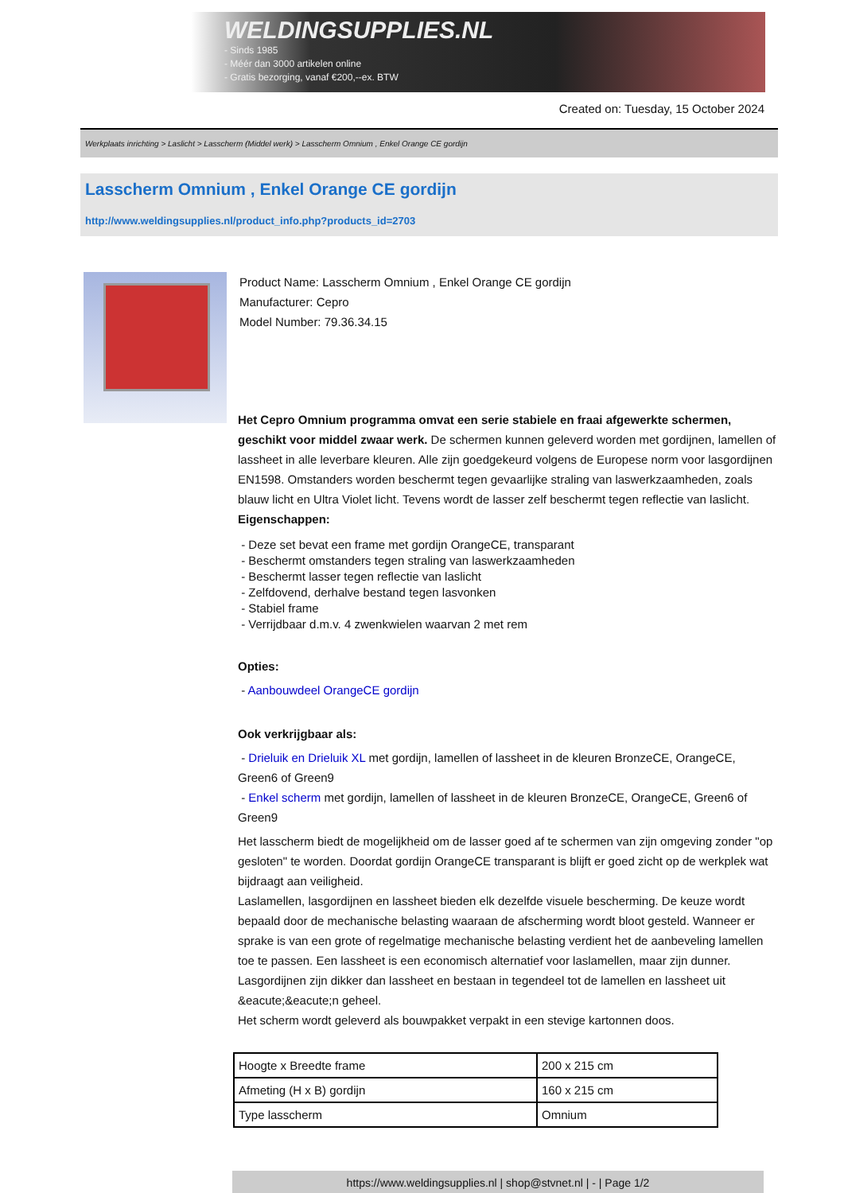WELDINGSUPPLIES.NL
- Sinds 1985
- Méér dan 3000 artikelen online
- Gratis bezorging, vanaf €200,--ex. BTW
Created on: Tuesday, 15 October 2024
Werkplaats inrichting > Laslicht > Lasscherm (Middel werk) > Lasscherm Omnium , Enkel Orange CE gordijn
Lasscherm Omnium , Enkel Orange CE gordijn
http://www.weldingsupplies.nl/product_info.php?products_id=2703
Product Name: Lasscherm Omnium , Enkel Orange CE gordijn
Manufacturer: Cepro
Model Number: 79.36.34.15
Het Cepro Omnium programma omvat een serie stabiele en fraai afgewerkte schermen, geschikt voor middel zwaar werk. De schermen kunnen geleverd worden met gordijnen, lamellen of lassheet in alle leverbare kleuren. Alle zijn goedgekeurd volgens de Europese norm voor lasgordijnen EN1598. Omstanders worden beschermt tegen gevaarlijke straling van laswerkzaamheden, zoals blauw licht en Ultra Violet licht. Tevens wordt de lasser zelf beschermt tegen reflectie van laslicht.
Eigenschappen:
- Deze set bevat een frame met gordijn OrangeCE, transparant
- Beschermt omstanders tegen straling van laswerkzaamheden
- Beschermt lasser tegen reflectie van laslicht
- Zelfdovend, derhalve bestand tegen lasvonken
- Stabiel frame
- Verrijdbaar d.m.v. 4 zwenkwielen waarvan 2 met rem
Opties:
- Aanbouwdeel OrangeCE gordijn
Ook verkrijgbaar als:
- Drieluik en Drieluik XL met gordijn, lamellen of lassheet in de kleuren BronzeCE, OrangeCE, Green6 of Green9
- Enkel scherm met gordijn, lamellen of lassheet in de kleuren BronzeCE, OrangeCE, Green6 of Green9
Het lasscherm biedt de mogelijkheid om de lasser goed af te schermen van zijn omgeving zonder "op gesloten" te worden. Doordat gordijn OrangeCE transparant is blijft er goed zicht op de werkplek wat bijdraagt aan veiligheid.
Laslamellen, lasgordijnen en lassheet bieden elk dezelfde visuele bescherming. De keuze wordt bepaald door de mechanische belasting waaraan de afscherming wordt bloot gesteld. Wanneer er sprake is van een grote of regelmatige mechanische belasting verdient het de aanbeveling lamellen toe te passen. Een lassheet is een economisch alternatief voor laslamellen, maar zijn dunner. Lasgordijnen zijn dikker dan lassheet en bestaan in tegendeel tot de lamellen en lassheet uit &eacute;&eacute;n geheel.
Het scherm wordt geleverd als bouwpakket verpakt in een stevige kartonnen doos.
| Hoogte x Breedte frame | 200 x 215 cm |
| Afmeting (H x B) gordijn | 160 x 215 cm |
| Type lasscherm | Omnium |
https://www.weldingsupplies.nl | shop@stvnet.nl | - | Page 1/2